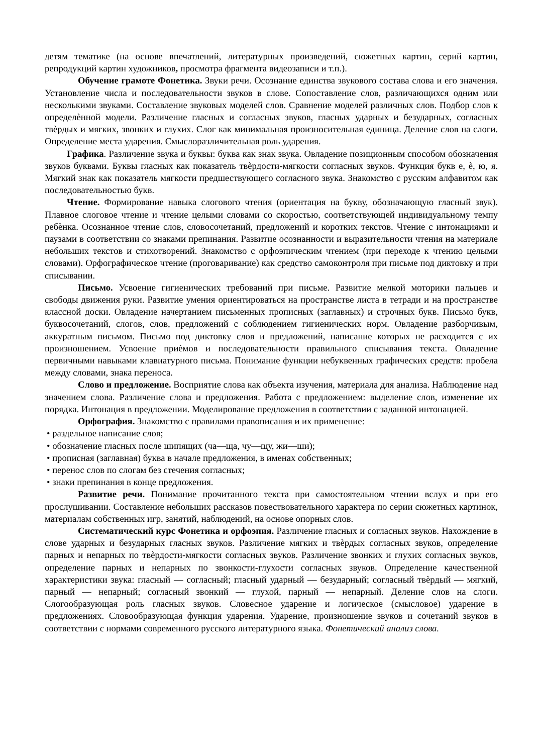детям тематике (на основе впечатлений, литературных произведений, сюжетных картин, серий картин, репродукций картин художников, просмотра фрагмента видеозаписи и т.п.).
Обучение грамоте Фонетика. Звуки речи. Осознание единства звукового состава слова и его значения. Установление числа и последовательности звуков в слове. Сопоставление слов, различающихся одним или несколькими звуками. Составление звуковых моделей слов. Сравнение моделей различных слов. Подбор слов к определѐнной модели. Различение гласных и согласных звуков, гласных ударных и безударных, согласных твѐрдых и мягких, звонких и глухих. Слог как минимальная произносительная единица. Деление слов на слоги. Определение места ударения. Смыслоразличительная роль ударения.
Графика. Различение звука и буквы: буква как знак звука. Овладение позиционным способом обозначения звуков буквами. Буквы гласных как показатель твѐрдости-мягкости согласных звуков. Функция букв е, ѐ, ю, я. Мягкий знак как показатель мягкости предшествующего согласного звука. Знакомство с русским алфавитом как последовательностью букв.
Чтение. Формирование навыка слогового чтения (ориентация на букву, обозначающую гласный звук). Плавное слоговое чтение и чтение целыми словами со скоростью, соответствующей индивидуальному темпу ребѐнка. Осознанное чтение слов, словосочетаний, предложений и коротких текстов. Чтение с интонациями и паузами в соответствии со знаками препинания. Развитие осознанности и выразительности чтения на материале небольших текстов и стихотворений. Знакомство с орфоэпическим чтением (при переходе к чтению целыми словами). Орфографическое чтение (проговаривание) как средство самоконтроля при письме под диктовку и при списывании.
Письмо. Усвоение гигиенических требований при письме. Развитие мелкой моторики пальцев и свободы движения руки. Развитие умения ориентироваться на пространстве листа в тетради и на пространстве классной доски. Овладение начертанием письменных прописных (заглавных) и строчных букв. Письмо букв, буквосочетаний, слогов, слов, предложений с соблюдением гигиенических норм. Овладение разборчивым, аккуратным письмом. Письмо под диктовку слов и предложений, написание которых не расходится с их произношением. Усвоение приѐмов и последовательности правильного списывания текста. Овладение первичными навыками клавиатурного письма. Понимание функции небуквенных графических средств: пробела между словами, знака переноса.
Слово и предложение. Восприятие слова как объекта изучения, материала для анализа. Наблюдение над значением слова. Различение слова и предложения. Работа с предложением: выделение слов, изменение их порядка. Интонация в предложении. Моделирование предложения в соответствии с заданной интонацией.
Орфография. Знакомство с правилами правописания и их применение:
• раздельное написание слов;
• обозначение гласных после шипящих (ча—ща, чу—щу, жи—ши);
• прописная (заглавная) буква в начале предложения, в именах собственных;
• перенос слов по слогам без стечения согласных;
• знаки препинания в конце предложения.
Развитие речи. Понимание прочитанного текста при самостоятельном чтении вслух и при его прослушивании. Составление небольших рассказов повествовательного характера по серии сюжетных картинок, материалам собственных игр, занятий, наблюдений, на основе опорных слов.
Систематический курс Фонетика и орфоэпия. Различение гласных и согласных звуков. Нахождение в слове ударных и безударных гласных звуков. Различение мягких и твѐрдых согласных звуков, определение парных и непарных по твѐрдости-мягкости согласных звуков. Различение звонких и глухих согласных звуков, определение парных и непарных по звонкости-глухости согласных звуков. Определение качественной характеристики звука: гласный — согласный; гласный ударный — безударный; согласный твѐрдый — мягкий, парный — непарный; согласный звонкий — глухой, парный — непарный. Деление слов на слоги. Слогообразующая роль гласных звуков. Словесное ударение и логическое (смысловое) ударение в предложениях. Словообразующая функция ударения. Ударение, произношение звуков и сочетаний звуков в соответствии с нормами современного русского литературного языка. Фонетический анализ слова.